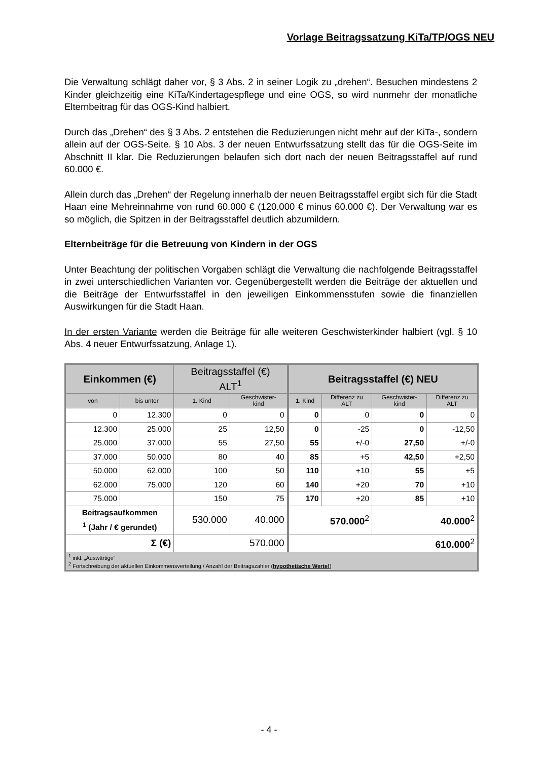Vorlage Beitragssatzung KiTa/TP/OGS NEU
Die Verwaltung schlägt daher vor, § 3 Abs. 2 in seiner Logik zu „drehen“. Besuchen mindestens 2 Kinder gleichzeitig eine KiTa/Kindertagespflege und eine OGS, so wird nunmehr der monatliche Elternbeitrag für das OGS-Kind halbiert.
Durch das „Drehen“ des § 3 Abs. 2 entstehen die Reduzierungen nicht mehr auf der KiTa-, sondern allein auf der OGS-Seite. § 10 Abs. 3 der neuen Entwurfssatzung stellt das für die OGS-Seite im Abschnitt II klar. Die Reduzierungen belaufen sich dort nach der neuen Beitragsstaffel auf rund 60.000 €.
Allein durch das „Drehen“ der Regelung innerhalb der neuen Beitragsstaffel ergibt sich für die Stadt Haan eine Mehreinnahme von rund 60.000 € (120.000 € minus 60.000 €). Der Verwaltung war es so möglich, die Spitzen in der Beitragsstaffel deutlich abzumildern.
Elternbeiträge für die Betreuung von Kindern in der OGS
Unter Beachtung der politischen Vorgaben schlägt die Verwaltung die nachfolgende Beitragsstaffel in zwei unterschiedlichen Varianten vor. Gegenübergestellt werden die Beiträge der aktuellen und die Beiträge der Entwurfsstaffel in den jeweiligen Einkommensstufen sowie die finanziellen Auswirkungen für die Stadt Haan.
In der ersten Variante werden die Beiträge für alle weiteren Geschwisterkinder halbiert (vgl. § 10 Abs. 4 neuer Entwurfssatzung, Anlage 1).
| Einkommen (€) | | Beitragsstaffel (€) ALT<sup>1</sup> | | Beitragsstaffel (€) NEU | | | |
| --- | --- | --- | --- | --- | --- | --- | --- |
| von | bis unter | 1. Kind | Geschwister- kind | 1. Kind | Differenz zu ALT | Geschwister- kind | Differenz zu ALT |
| 0 | 12.300 | 0 | 0 | 0 | 0 | 0 | 0 |
| 12.300 | 25.000 | 25 | 12,50 | 0 | -25 | 0 | -12,50 |
| 25.000 | 37.000 | 55 | 27,50 | 55 | +/-0 | 27,50 | +/-0 |
| 37.000 | 50.000 | 80 | 40 | 85 | +5 | 42,50 | +2,50 |
| 50.000 | 62.000 | 100 | 50 | 110 | +10 | 55 | +5 |
| 62.000 | 75.000 | 120 | 60 | 140 | +20 | 70 | +10 |
| 75.000 | | 150 | 75 | 170 | +20 | 85 | +10 |
| Beitragsaufkommen <sup>1</sup> (Jahr / € gerundet) | | 530.000 | 40.000 | 570.000<sup>2</sup> | | 40.000<sup>2</sup> | |
| Σ (€) | | 570.000 | | 610.000<sup>2</sup> | | | |
| <sup>1</sup> inkl. „Auswärtige“ <sup>2</sup> Fortschreibung der aktuellen Einkommensverteilung / Anzahl der Beitragszahler ( hypothetische Werte! ) | | | | | | | |
- 4 -